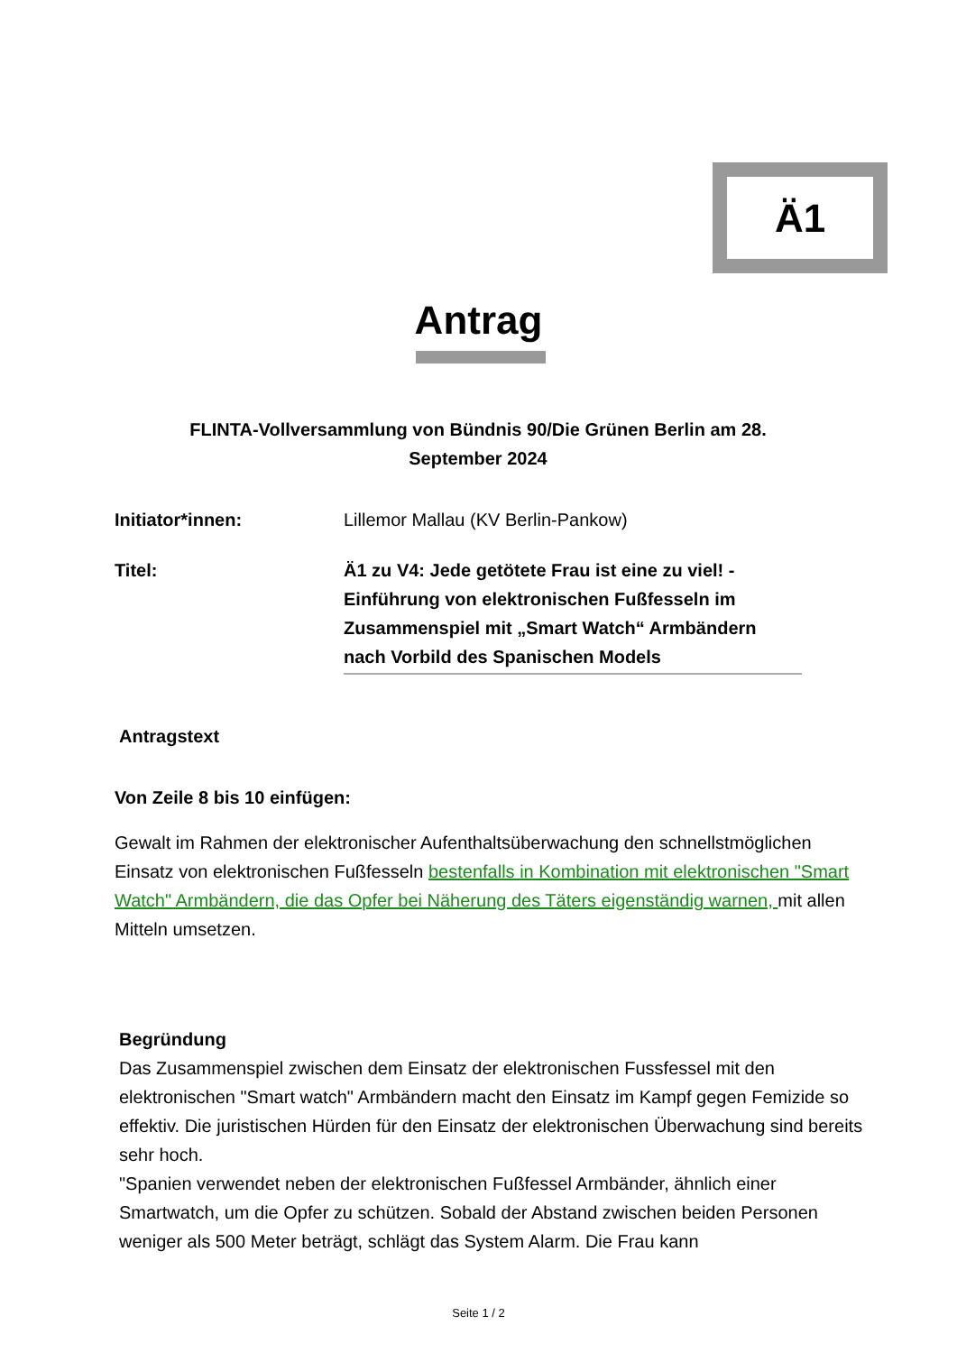Ä1
Antrag
FLINTA-Vollversammlung von Bündnis 90/Die Grünen Berlin am 28. September 2024
Initiator*innen: Lillemor Mallau (KV Berlin-Pankow)
Titel: Ä1 zu V4: Jede getötete Frau ist eine zu viel! - Einführung von elektronischen Fußfesseln im Zusammenspiel mit „Smart Watch“ Armbändern nach Vorbild des Spanischen Models
Antragstext
Von Zeile 8 bis 10 einfügen:
Gewalt im Rahmen der elektronischer Aufenthaltsüberwachung den schnellstmöglichen Einsatz von elektronischen Fußfesseln bestenfalls in Kombination mit elektronischen "Smart Watch" Armbändern, die das Opfer bei Näherung des Täters eigenständig warnen, mit allen Mitteln umsetzen.
Begründung
Das Zusammenspiel zwischen dem Einsatz der elektronischen Fussfessel mit den elektronischen "Smart watch" Armbändern macht den Einsatz im Kampf gegen Femizide so effektiv. Die juristischen Hürden für den Einsatz der elektronischen Überwachung sind bereits sehr hoch.
"Spanien verwendet neben der elektronischen Fußfessel Armbänder, ähnlich einer Smartwatch, um die Opfer zu schützen. Sobald der Abstand zwischen beiden Personen weniger als 500 Meter beträgt, schlägt das System Alarm. Die Frau kann
Seite 1 / 2